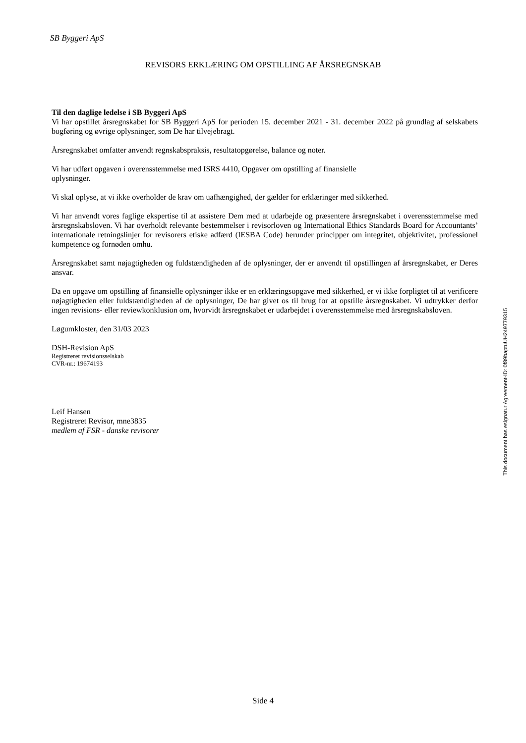SB Byggeri ApS
REVISORS ERKLÆRING OM OPSTILLING AF ÅRSREGNSKAB
Til den daglige ledelse i SB Byggeri ApS
Vi har opstillet årsregnskabet for SB Byggeri ApS for perioden 15. december 2021 - 31. december 2022 på grundlag af selskabets bogføring og øvrige oplysninger, som De har tilvejebragt.
Årsregnskabet omfatter anvendt regnskabspraksis, resultatopgørelse, balance og noter.
Vi har udført opgaven i overensstemmelse med ISRS 4410, Opgaver om opstilling af finansielle
oplysninger.
Vi skal oplyse, at vi ikke overholder de krav om uafhængighed, der gælder for erklæringer med sikkerhed.
Vi har anvendt vores faglige ekspertise til at assistere Dem med at udarbejde og præsentere årsregnskabet i overensstemmelse med årsregnskabsloven. Vi har overholdt relevante bestemmelser i revisorloven og International Ethics Standards Board for Accountants’ internationale retningslinjer for revisorers etiske adfærd (IESBA Code) herunder principper om integritet, objektivitet, professionel kompetence og fornøden omhu.
Årsregnskabet samt nøjagtigheden og fuldstændigheden af de oplysninger, der er anvendt til opstillingen af årsregnskabet, er Deres ansvar.
Da en opgave om opstilling af finansielle oplysninger ikke er en erklæringsopgave med sikkerhed, er vi ikke forpligtet til at verificere nøjagtigheden eller fuldstændigheden af de oplysninger, De har givet os til brug for at opstille årsregnskabet. Vi udtrykker derfor ingen revisions- eller reviewkonklusion om, hvorvidt årsregnskabet er udarbejdet i overensstemmelse med årsregnskabsloven.
Løgumkloster, den 31/03 2023
DSH-Revision ApS
Registreret revisionsselskab
CVR-nr.: 19674193
Leif Hansen
Registreret Revisor, mne3835
medlem af FSR - danske revisorer
This document has esignatur Agreement-ID: 0f89baptuUH249779315
Side 4